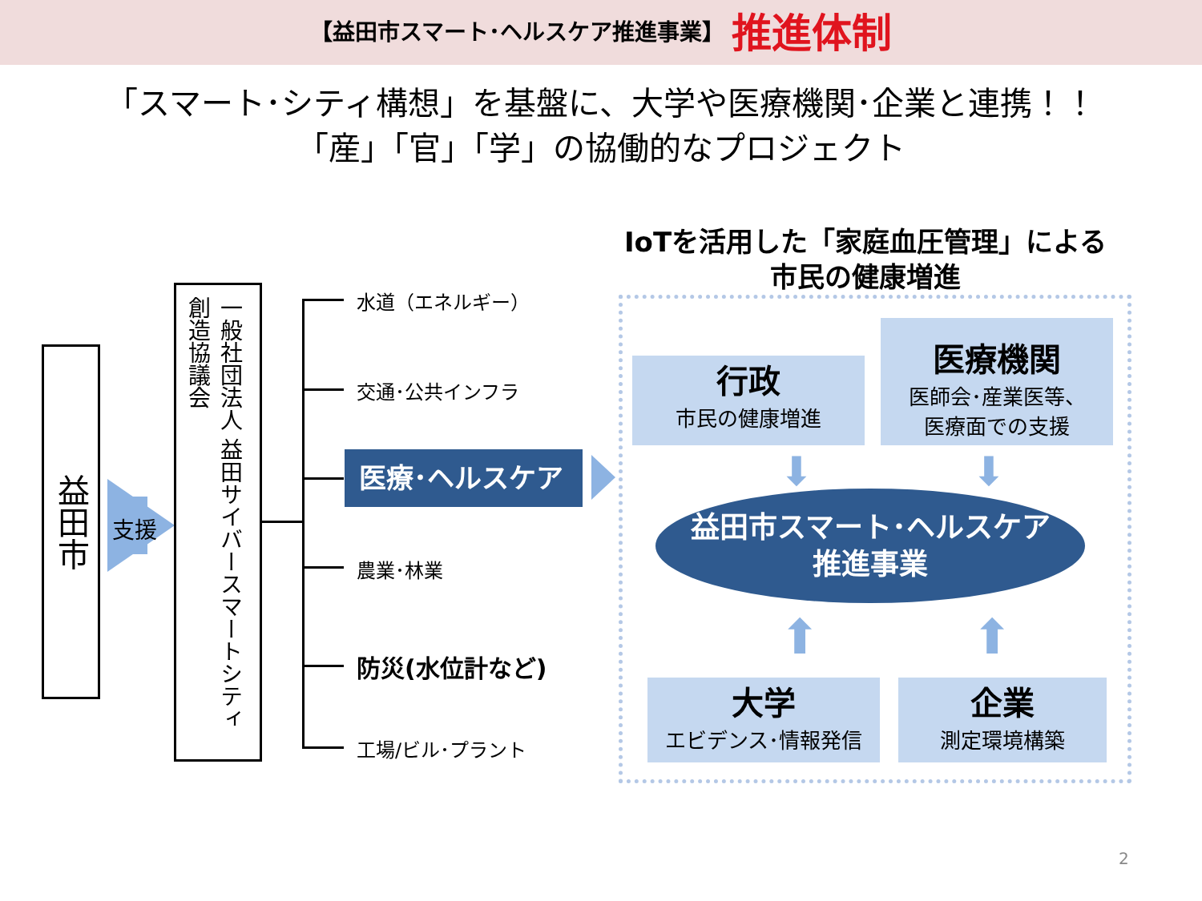【益田市スマート･ヘルスケア推進事業】 推進体制
「スマート･シティ構想」を基盤に、大学や医療機関･企業と連携！！
「産」「官」「学」の協働的なプロジェクト
益田市
支援
一般社団法人 益田サイバースマートシティ創造協議会
水道（エネルギー）
交通･公共インフラ
医療･ヘルスケア
農業･林業
防災(水位計など)
工場/ビル･プラント
IoTを活用した「家庭血圧管理」による
市民の健康増進
行政
市民の健康増進
医療機関
医師会･産業医等、
医療面での支援
益田市スマート･ヘルスケア
推進事業
⬇ ⬇
⬆ ⬆
大学
エビデンス･情報発信
企業
測定環境構築
2